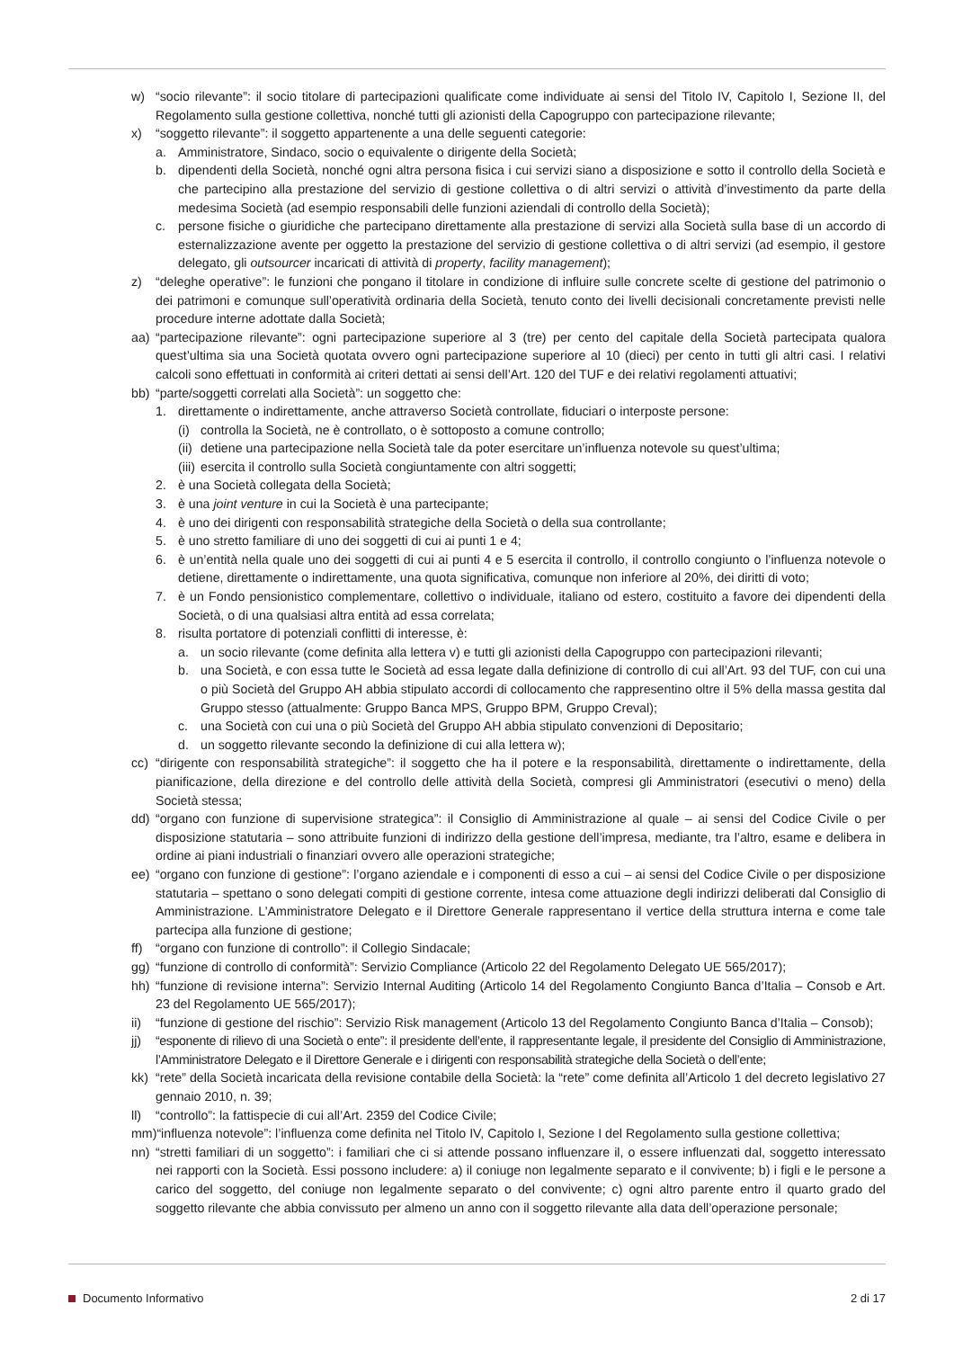w) “socio rilevante”: il socio titolare di partecipazioni qualificate come individuate ai sensi del Titolo IV, Capitolo I, Sezione II, del Regolamento sulla gestione collettiva, nonché tutti gli azionisti della Capogruppo con partecipazione rilevante;
x) “soggetto rilevante”: il soggetto appartenente a una delle seguenti categorie:
a. Amministratore, Sindaco, socio o equivalente o dirigente della Società;
b. dipendenti della Società, nonché ogni altra persona fisica i cui servizi siano a disposizione e sotto il controllo della Società e che partecipino alla prestazione del servizio di gestione collettiva o di altri servizi o attività d’investimento da parte della medesima Società (ad esempio responsabili delle funzioni aziendali di controllo della Società);
c. persone fisiche o giuridiche che partecipano direttamente alla prestazione di servizi alla Società sulla base di un accordo di esternalizzazione avente per oggetto la prestazione del servizio di gestione collettiva o di altri servizi (ad esempio, il gestore delegato, gli outsourcer incaricati di attività di property, facility management);
z) “deleghe operative”: le funzioni che pongano il titolare in condizione di influire sulle concrete scelte di gestione del patrimonio o dei patrimoni e comunque sull’operatività ordinaria della Società, tenuto conto dei livelli decisionali concretamente previsti nelle procedure interne adottate dalla Società;
aa) “partecipazione rilevante”: ogni partecipazione superiore al 3 (tre) per cento del capitale della Società partecipata qualora quest’ultima sia una Società quotata ovvero ogni partecipazione superiore al 10 (dieci) per cento in tutti gli altri casi. I relativi calcoli sono effettuati in conformità ai criteri dettati ai sensi dell’Art. 120 del TUF e dei relativi regolamenti attuativi;
bb) “parte/soggetti correlati alla Società”: un soggetto che:
1. direttamente o indirettamente, anche attraverso Società controllate, fiduciari o interposte persone:
(i) controlla la Società, ne è controllato, o è sottoposto a comune controllo;
(ii) detiene una partecipazione nella Società tale da poter esercitare un’influenza notevole su quest’ultima;
(iii) esercita il controllo sulla Società congiuntamente con altri soggetti;
2. è una Società collegata della Società;
3. è una joint venture in cui la Società è una partecipante;
4. è uno dei dirigenti con responsabilità strategiche della Società o della sua controllante;
5. è uno stretto familiare di uno dei soggetti di cui ai punti 1 e 4;
6. è un’entità nella quale uno dei soggetti di cui ai punti 4 e 5 esercita il controllo, il controllo congiunto o l’influenza notevole o detiene, direttamente o indirettamente, una quota significativa, comunque non inferiore al 20%, dei diritti di voto;
7. è un Fondo pensionistico complementare, collettivo o individuale, italiano od estero, costituito a favore dei dipendenti della Società, o di una qualsiasi altra entità ad essa correlata;
8. risulta portatore di potenziali conflitti di interesse, è:
a. un socio rilevante (come definita alla lettera v) e tutti gli azionisti della Capogruppo con partecipazioni rilevanti;
b. una Società, e con essa tutte le Società ad essa legate dalla definizione di controllo di cui all’Art. 93 del TUF, con cui una o più Società del Gruppo AH abbia stipulato accordi di collocamento che rappresentino oltre il 5% della massa gestita dal Gruppo stesso (attualmente: Gruppo Banca MPS, Gruppo BPM, Gruppo Creval);
c. una Società con cui una o più Società del Gruppo AH abbia stipulato convenzioni di Depositario;
d. un soggetto rilevante secondo la definizione di cui alla lettera w);
cc) “dirigente con responsabilità strategiche”: il soggetto che ha il potere e la responsabilità, direttamente o indirettamente, della pianificazione, della direzione e del controllo delle attività della Società, compresi gli Amministratori (esecutivi o meno) della Società stessa;
dd) “organo con funzione di supervisione strategica”: il Consiglio di Amministrazione al quale – ai sensi del Codice Civile o per disposizione statutaria – sono attribuite funzioni di indirizzo della gestione dell’impresa, mediante, tra l’altro, esame e delibera in ordine ai piani industriali o finanziari ovvero alle operazioni strategiche;
ee) “organo con funzione di gestione”: l’organo aziendale e i componenti di esso a cui – ai sensi del Codice Civile o per disposizione statutaria – spettano o sono delegati compiti di gestione corrente, intesa come attuazione degli indirizzi deliberati dal Consiglio di Amministrazione. L’Amministratore Delegato e il Direttore Generale rappresentano il vertice della struttura interna e come tale partecipa alla funzione di gestione;
ff) “organo con funzione di controllo”: il Collegio Sindacale;
gg) “funzione di controllo di conformità”: Servizio Compliance (Articolo 22 del Regolamento Delegato UE 565/2017);
hh) “funzione di revisione interna”: Servizio Internal Auditing (Articolo 14 del Regolamento Congiunto Banca d’Italia – Consob e Art. 23 del Regolamento UE 565/2017);
ii) “funzione di gestione del rischio”: Servizio Risk management (Articolo 13 del Regolamento Congiunto Banca d’Italia – Consob);
jj) “esponente di rilievo di una Società o ente”: il presidente dell’ente, il rappresentante legale, il presidente del Consiglio di Amministrazione, l’Amministratore Delegato e il Direttore Generale e i dirigenti con responsabilità strategiche della Società o dell’ente;
kk) “rete” della Società incaricata della revisione contabile della Società: la “rete” come definita all’Articolo 1 del decreto legislativo 27 gennaio 2010, n. 39;
ll) “controllo”: la fattispecie di cui all’Art. 2359 del Codice Civile;
mm) “influenza notevole”: l’influenza come definita nel Titolo IV, Capitolo I, Sezione I del Regolamento sulla gestione collettiva;
nn) “stretti familiari di un soggetto”: i familiari che ci si attende possano influenzare il, o essere influenzati dal, soggetto interessato nei rapporti con la Società. Essi possono includere: a) il coniuge non legalmente separato e il convivente; b) i figli e le persone a carico del soggetto, del coniuge non legalmente separato o del convivente; c) ogni altro parente entro il quarto grado del soggetto rilevante che abbia convissuto per almeno un anno con il soggetto rilevante alla data dell’operazione personale;
Documento Informativo 2 di 17